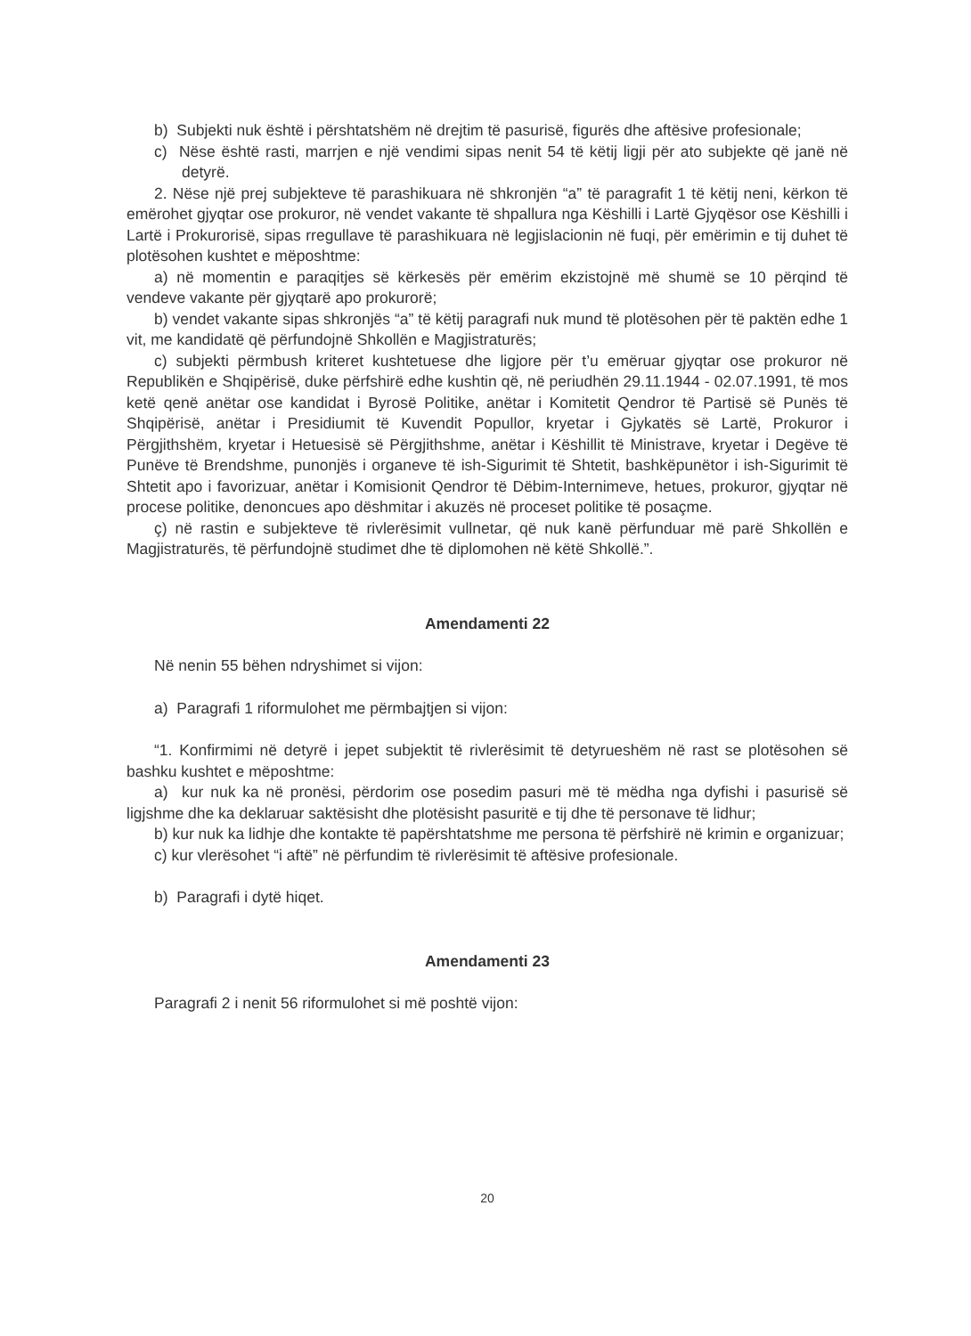b) Subjekti nuk është i përshtatshëm në drejtim të pasurisë, figurës dhe aftësive profesionale;
c) Nëse është rasti, marrjen e një vendimi sipas nenit 54 të këtij ligji për ato subjekte që janë në detyrë.
2. Nëse një prej subjekteve të parashikuara në shkronjën “a” të paragrafit 1 të këtij neni, kërkon të emërohet gjyqtar ose prokuror, në vendet vakante të shpallura nga Këshilli i Lartë Gjyqësor ose Këshilli i Lartë i Prokurorisë, sipas rregullave të parashikuara në legjislacionin në fuqi, për emërimin e tij duhet të plotësohen kushtet e mëposhtme:
a) në momentin e paraqitjes së kërkesës për emërim ekzistojnë më shumë se 10 përqind të vendeve vakante për gjyqtarë apo prokurorë;
b) vendet vakante sipas shkronjës “a” të këtij paragrafi nuk mund të plotësohen për të paktën edhe 1 vit, me kandidatë që përfundojnë Shkollën e Magjistraturës;
c) subjekti përmbush kriteret kushtetuese dhe ligjore për t’u emëruar gjyqtar ose prokuror në Republikën e Shqipërisë, duke përfshirë edhe kushtin që, në periudhën 29.11.1944 - 02.07.1991, të mos ketë qenë anëtar ose kandidat i Byrosë Politike, anëtar i Komitetit Qendror të Partisë së Punës të Shqipërisë, anëtar i Presidiumit të Kuvendit Popullor, kryetar i Gjykatës së Lartë, Prokuror i Përgjithshëm, kryetar i Hetuesisë së Përgjithshme, anëtar i Këshillit të Ministrave, kryetar i Degëve të Punëve të Brendshme, punonjës i organeve të ish-Sigurimit të Shtetit, bashkëpunëtor i ish-Sigurimit të Shtetit apo i favorizuar, anëtar i Komisionit Qendror të Dëbim-Internimeve, hetues, prokuror, gjyqtar në procese politike, denoncues apo dëshmitar i akuzës në proceset politike të posaçme.
ç) në rastin e subjekteve të rivlerësimit vullnetar, që nuk kanë përfunduar më parë Shkollën e Magjistraturës, të përfundojnë studimet dhe të diplomohen në këtë Shkollë.”.
Amendamenti 22
Në nenin 55 bëhen ndryshimet si vijon:
a) Paragrafi 1 riformulohet me përmbajtjen si vijon:
“1. Konfirmimi në detyrë i jepet subjektit të rivlerësimit të detyrueshëm në rast se plotësohen së bashku kushtet e mëposhtme:
a) kur nuk ka në pronësi, përdorim ose posedim pasuri më të mëdha nga dyfishi i pasurisë së ligjshme dhe ka deklaruar saktësisht dhe plotësisht pasuritë e tij dhe të personave të lidhur;
b) kur nuk ka lidhje dhe kontakte të papërshtatshme me persona të përfshirë në krimin e organizuar;
c) kur vlerësohet “i aftë” në përfundim të rivlerësimit të aftësive profesionale.
b) Paragrafi i dytë hiqet.
Amendamenti 23
Paragrafi 2 i nenit 56 riformulohet si më poshtë vijon:
20